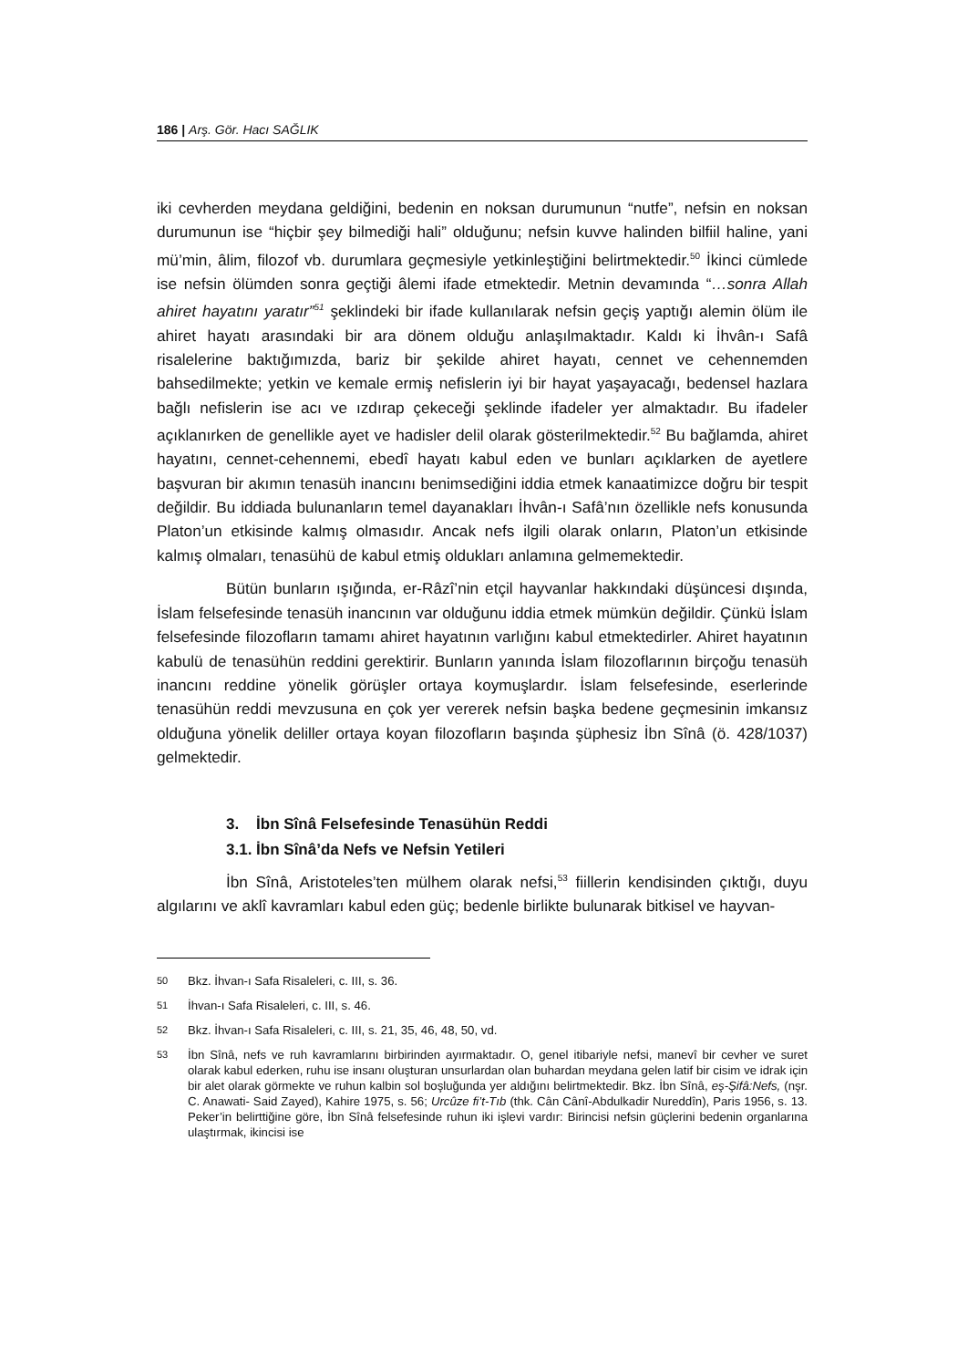186 | Arş. Gör. Hacı SAĞLIK
iki cevherden meydana geldiğini, bedenin en noksan durumunun “nutfe”, nefsin en noksan durumunun ise “hiçbir şey bilmediği hali” olduğunu; nefsin kuvve halinden bilfiil haline, yani mü’min, âlim, filozof vb. durumlara geçmesiyle yetkinleştiğini belirtmektedir.<sup>50</sup> İkinci cümlede ise nefsin ölümden sonra geçtiği âlemi ifade etmektedir. Metnin devamında “…sonra Allah ahiret hayatını yaratır”<sup>51</sup> şeklindeki bir ifade kullanılarak nefsin geçiş yaptığı alemin ölüm ile ahiret hayatı arasındaki bir ara dönem olduğu anlaşılmaktadır. Kaldı ki İhvân-ı Safâ risalelerine baktığımızda, bariz bir şekilde ahiret hayatı, cennet ve cehennemden bahsedilmekte; yetkin ve kemale ermiş nefislerin iyi bir hayat yaşayacağı, bedensel hazlara bağlı nefislerin ise acı ve ızdırap çekeceği şeklinde ifadeler yer almaktadır. Bu ifadeler açıklanırken de genellikle ayet ve hadisler delil olarak gösterilmektedir.<sup>52</sup> Bu bağlamda, ahiret hayatını, cennet-cehennemi, ebedî hayatı kabul eden ve bunları açıklarken de ayetlere başvuran bir akımın tenasüh inancını benimsediğini iddia etmek kanaatimizce doğru bir tespit değildir. Bu iddiada bulunanların temel dayanakları İhvân-ı Safâ’nın özellikle nefs konusunda Platon’un etkisinde kalmış olmasıdır. Ancak nefs ilgili olarak onların, Platon’un etkisinde kalmış olmaları, tenasühü de kabul etmiş oldukları anlamına gelmemektedir.
Bütün bunların ışığında, er-Râzî’nin etçil hayvanlar hakkındaki düşüncesi dışında, İslam felsefesinde tenasüh inancının var olduğunu iddia etmek mümkün değildir. Çünkü İslam felsefesinde filozofların tamamı ahiret hayatının varlığını kabul etmektedirler. Ahiret hayatının kabulü de tenasühün reddini gerektirir. Bunların yanında İslam filozoflarının birçoğu tenasüh inancını reddine yönelik görüşler ortaya koymuşlardır. İslam felsefesinde, eserlerinde tenasühün reddi mevzusuna en çok yer vererek nefsin başka bedene geçmesinin imkansız olduğuna yönelik deliller ortaya koyan filozofların başında şüphesiz İbn Sînâ (ö. 428/1037) gelmektedir.
3. İbn Sînâ Felsefesinde Tenasühün Reddi
3.1. İbn Sînâ’da Nefs ve Nefsin Yetileri
İbn Sînâ, Aristoteles’ten mülhem olarak nefsi,<sup>53</sup> fiillerin kendisinden çıktığı, duyu algılarını ve aklî kavramları kabul eden güç; bedenle birlikte bulunarak bitkisel ve hayvan-
50 Bkz. İhvan-ı Safa Risaleleri, c. III, s. 36.
51 İhvan-ı Safa Risaleleri, c. III, s. 46.
52 Bkz. İhvan-ı Safa Risaleleri, c. III, s. 21, 35, 46, 48, 50, vd.
53 İbn Sînâ, nefs ve ruh kavramlarını birbirinden ayırmaktadır. O, genel itibariyle nefsi, manevî bir cevher ve suret olarak kabul ederken, ruhu ise insanı oluşturan unsurlardan olan buhardan meydana gelen latif bir cisim ve idrak için bir alet olarak görmekte ve ruhun kalbin sol boşluğunda yer aldığını belirtmektedir. Bkz. İbn Sînâ, eş-Şifâ:Nefs, (nşr. C. Anawati- Said Zayed), Kahire 1975, s. 56; Urcûze fi’t-Tıb (thk. Cân Cânî-Abdulkadir Nureddîn), Paris 1956, s. 13. Peker’in belirttiğine göre, İbn Sînâ felsefesinde ruhun iki işlevi vardır: Birincisi nefsin güçlerini bedenin organlarına ulaştırmak, ikincisi ise